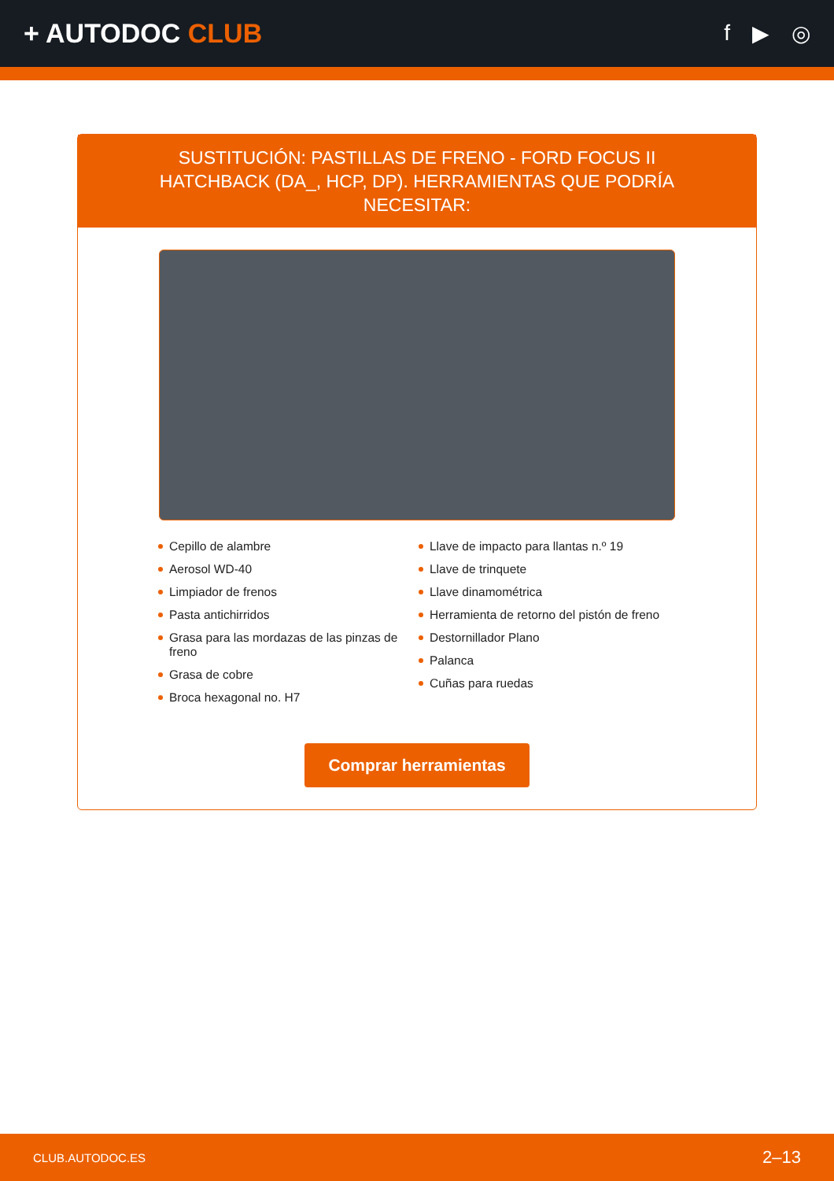+ AUTODOC CLUB
f ▶ ◎
SUSTITUCIÓN: PASTILLAS DE FRENO - FORD FOCUS II HATCHBACK (DA_, HCP, DP). HERRAMIENTAS QUE PODRÍA NECESITAR:
Cepillo de alambre
Aerosol WD-40
Limpiador de frenos
Pasta antichirridos
Grasa para las mordazas de las pinzas de freno
Grasa de cobre
Broca hexagonal no. H7
Llave de impacto para llantas n.º 19
Llave de trinquete
Llave dinamométrica
Herramienta de retorno del pistón de freno
Destornillador Plano
Palanca
Cuñas para ruedas
Comprar herramientas
CLUB.AUTODOC.ES 2–13